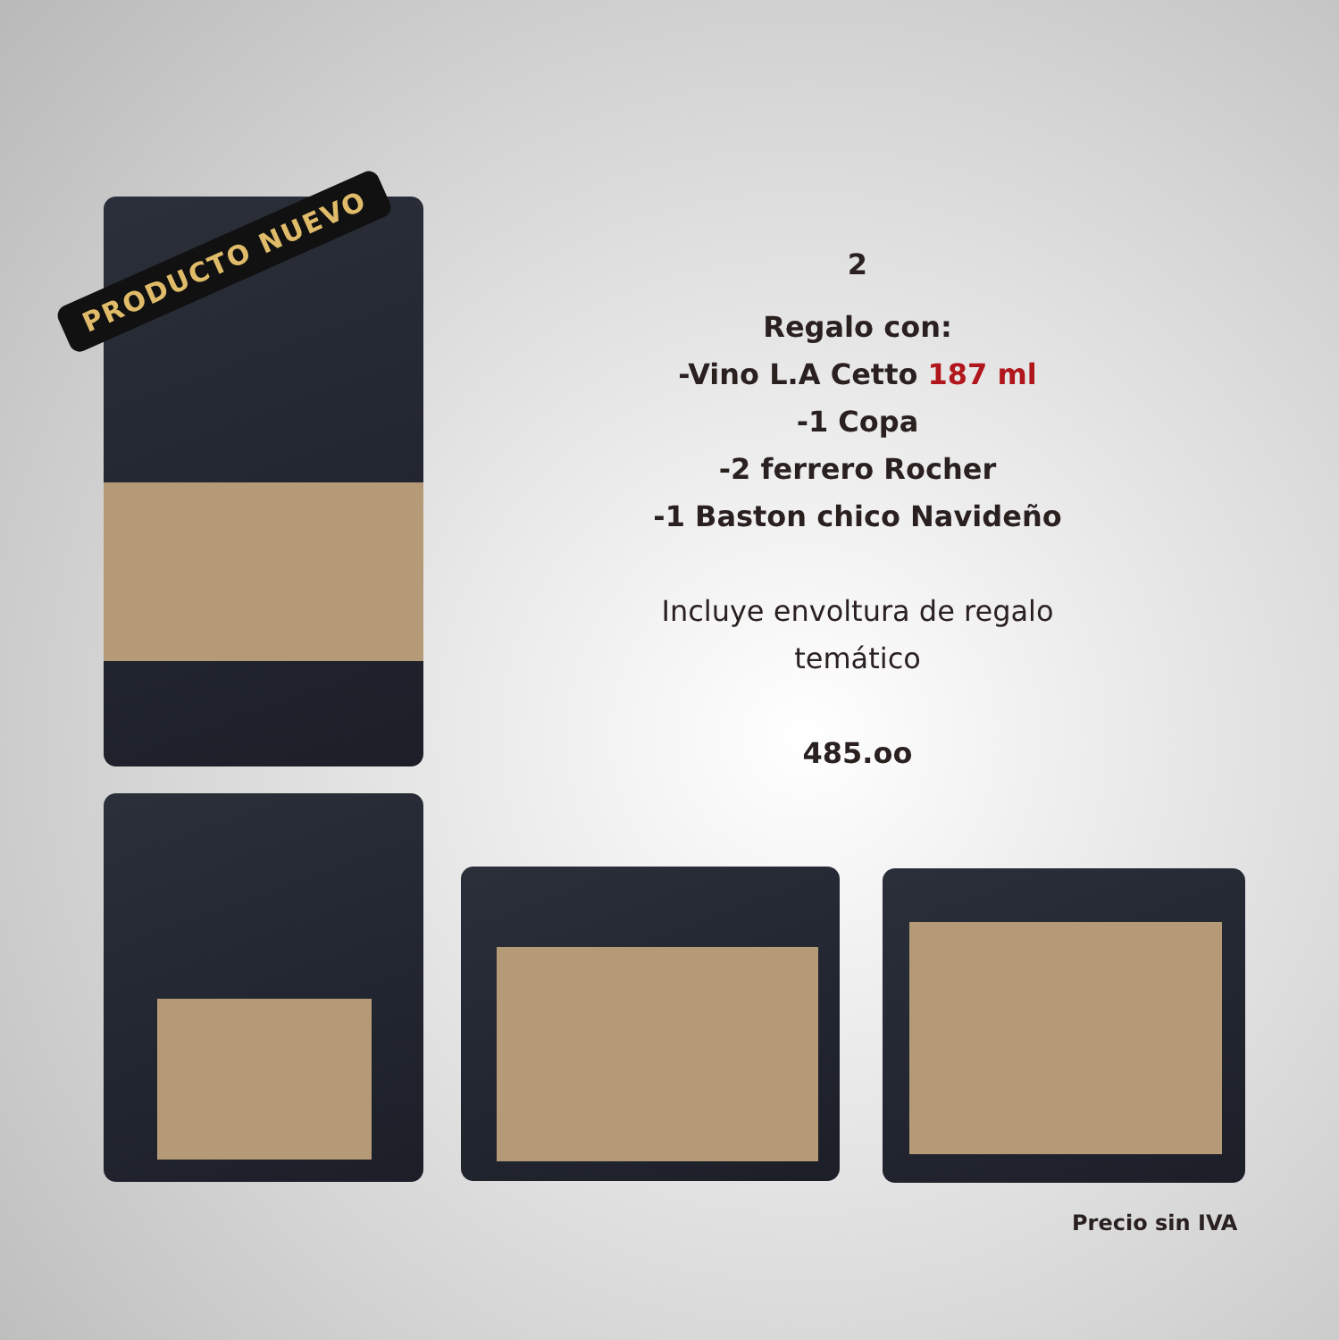PRODUCTO NUEVO
2
Regalo con:
-Vino L.A Cetto 187 ml
-1 Copa
-2 ferrero Rocher
-1 Baston chico Navideño
Incluye envoltura de regalo temático
485.oo
Precio sin IVA